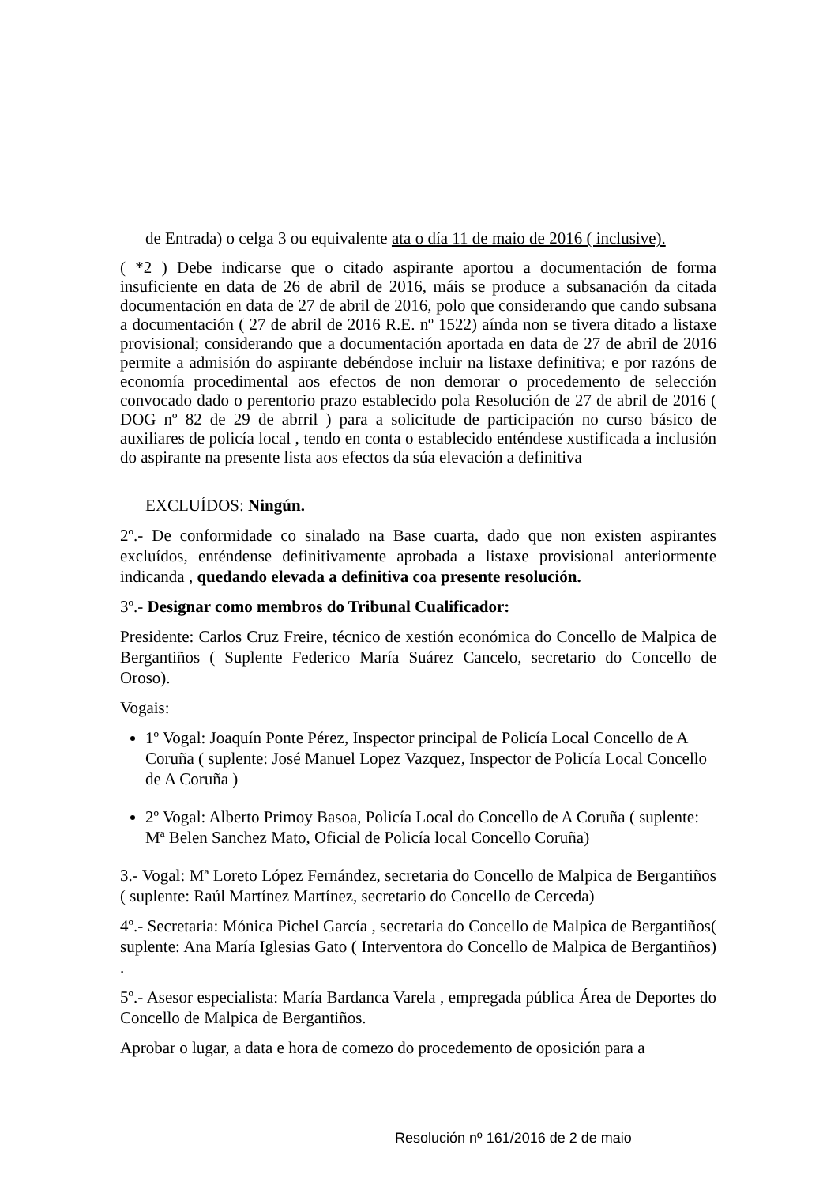de Entrada) o celga 3 ou equivalente ata o día 11 de maio de 2016 ( inclusive).
( *2 ) Debe indicarse que o citado aspirante aportou a documentación de forma insuficiente en data de 26 de abril de 2016, máis se produce a subsanación da citada documentación en data de 27 de abril de 2016, polo que considerando que cando subsana a documentación ( 27 de abril de 2016 R.E. nº 1522) aínda non se tivera ditado a listaxe provisional; considerando que a documentación aportada en data de 27 de abril de 2016 permite a admisión do aspirante debéndose incluir na listaxe definitiva; e por razóns de economía procedimental aos efectos de non demorar o procedemento de selección convocado dado o perentorio prazo establecido pola Resolución de 27 de abril de 2016 ( DOG nº 82 de 29 de abrril ) para a solicitude de participación no curso básico de auxiliares de policía local , tendo en conta o establecido enténdese xustificada a inclusión do aspirante na presente lista aos efectos da súa elevación a definitiva
EXCLUÍDOS: Ningún.
2º.- De conformidade co sinalado na Base cuarta, dado que non existen aspirantes excluídos, enténdense definitivamente aprobada a listaxe provisional anteriormente indicanda , quedando elevada a definitiva coa presente resolución.
3º.- Designar como membros do Tribunal Cualificador:
Presidente: Carlos Cruz Freire, técnico de xestión económica do Concello de Malpica de Bergantiños ( Suplente Federico María Suárez Cancelo, secretario do Concello de Oroso).
Vogais:
1º Vogal: Joaquín Ponte Pérez, Inspector principal de Policía Local Concello de A Coruña ( suplente: José Manuel Lopez Vazquez, Inspector de Policía Local Concello de A Coruña )
2º Vogal: Alberto Primoy Basoa, Policía Local do Concello de A Coruña ( suplente: Mª Belen Sanchez Mato, Oficial de Policía local Concello Coruña)
3.- Vogal: Mª Loreto López Fernández, secretaria do Concello de Malpica de Bergantiños ( suplente: Raúl Martínez Martínez, secretario do Concello de Cerceda)
4º.- Secretaria: Mónica Pichel García , secretaria do Concello de Malpica de Bergantiños( suplente: Ana María Iglesias Gato ( Interventora do Concello de Malpica de Bergantiños) .
5º.- Asesor especialista: María Bardanca Varela , empregada pública Área de Deportes do Concello de Malpica de Bergantiños.
Aprobar o lugar, a data e hora de comezo do procedemento de oposición para a
Resolución nº 161/2016 de 2 de maio